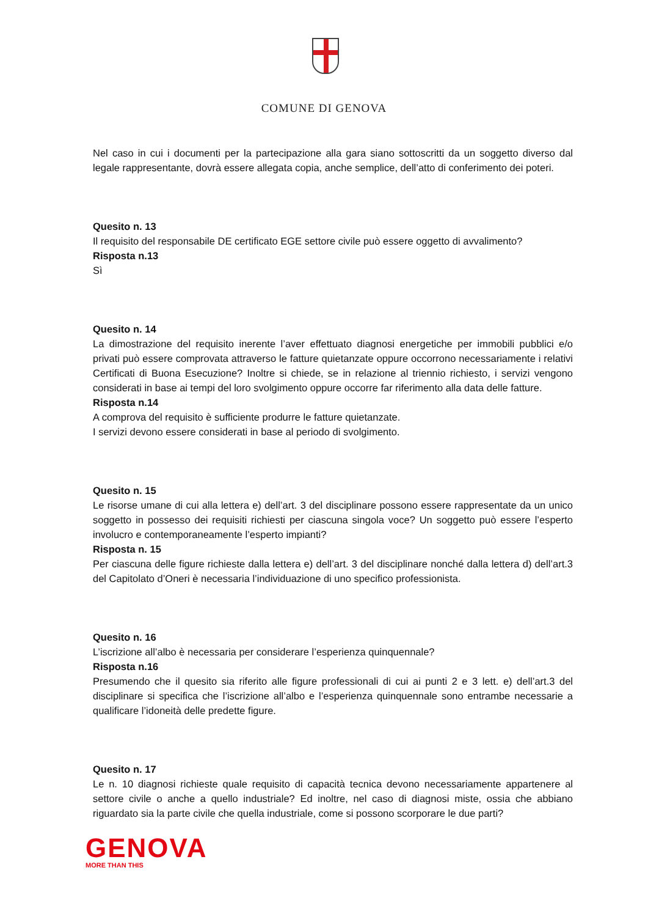COMUNE DI GENOVA
Nel caso in cui i documenti per la partecipazione alla gara siano sottoscritti da un soggetto diverso dal legale rappresentante, dovrà essere allegata copia, anche semplice, dell’atto di conferimento dei poteri.
Quesito n. 13
Il requisito del responsabile DE certificato EGE settore civile può essere oggetto di avvalimento?
Risposta n.13
Sì
Quesito n. 14
La dimostrazione del requisito inerente l’aver effettuato diagnosi energetiche per immobili pubblici e/o privati può essere comprovata attraverso le fatture quietanzate oppure occorrono necessariamente i relativi Certificati di Buona Esecuzione? Inoltre si chiede, se in relazione al triennio richiesto, i servizi vengono considerati in base ai tempi del loro svolgimento oppure occorre far riferimento alla data delle fatture.
Risposta n.14
A comprova del requisito è sufficiente produrre le fatture quietanzate.
I servizi devono essere considerati in base al periodo di svolgimento.
Quesito n. 15
Le risorse umane di cui alla lettera e) dell’art. 3 del disciplinare possono essere rappresentate da un unico soggetto in possesso dei requisiti richiesti per ciascuna singola voce? Un soggetto può essere l’esperto involucro e contemporaneamente l’esperto impianti?
Risposta n. 15
Per ciascuna delle figure richieste dalla lettera e) dell’art. 3 del disciplinare nonché dalla lettera d) dell’art.3 del Capitolato d’Oneri è necessaria l’individuazione di uno specifico professionista.
Quesito n. 16
L’iscrizione all’albo è necessaria per considerare l’esperienza quinquennale?
Risposta n.16
Presumendo che il quesito sia riferito alle figure professionali di cui ai punti 2 e 3 lett. e) dell’art.3 del disciplinare si specifica che l’iscrizione all’albo e l’esperienza quinquennale sono entrambe necessarie a qualificare l’idoneità delle predette figure.
Quesito n. 17
Le n. 10 diagnosi richieste quale requisito di capacità tecnica devono necessariamente appartenere al settore civile o anche a quello industriale? Ed inoltre, nel caso di diagnosi miste, ossia che abbiano riguardato sia la parte civile che quella industriale, come si possono scorporare le due parti?
GENOVA
MORE THAN THIS